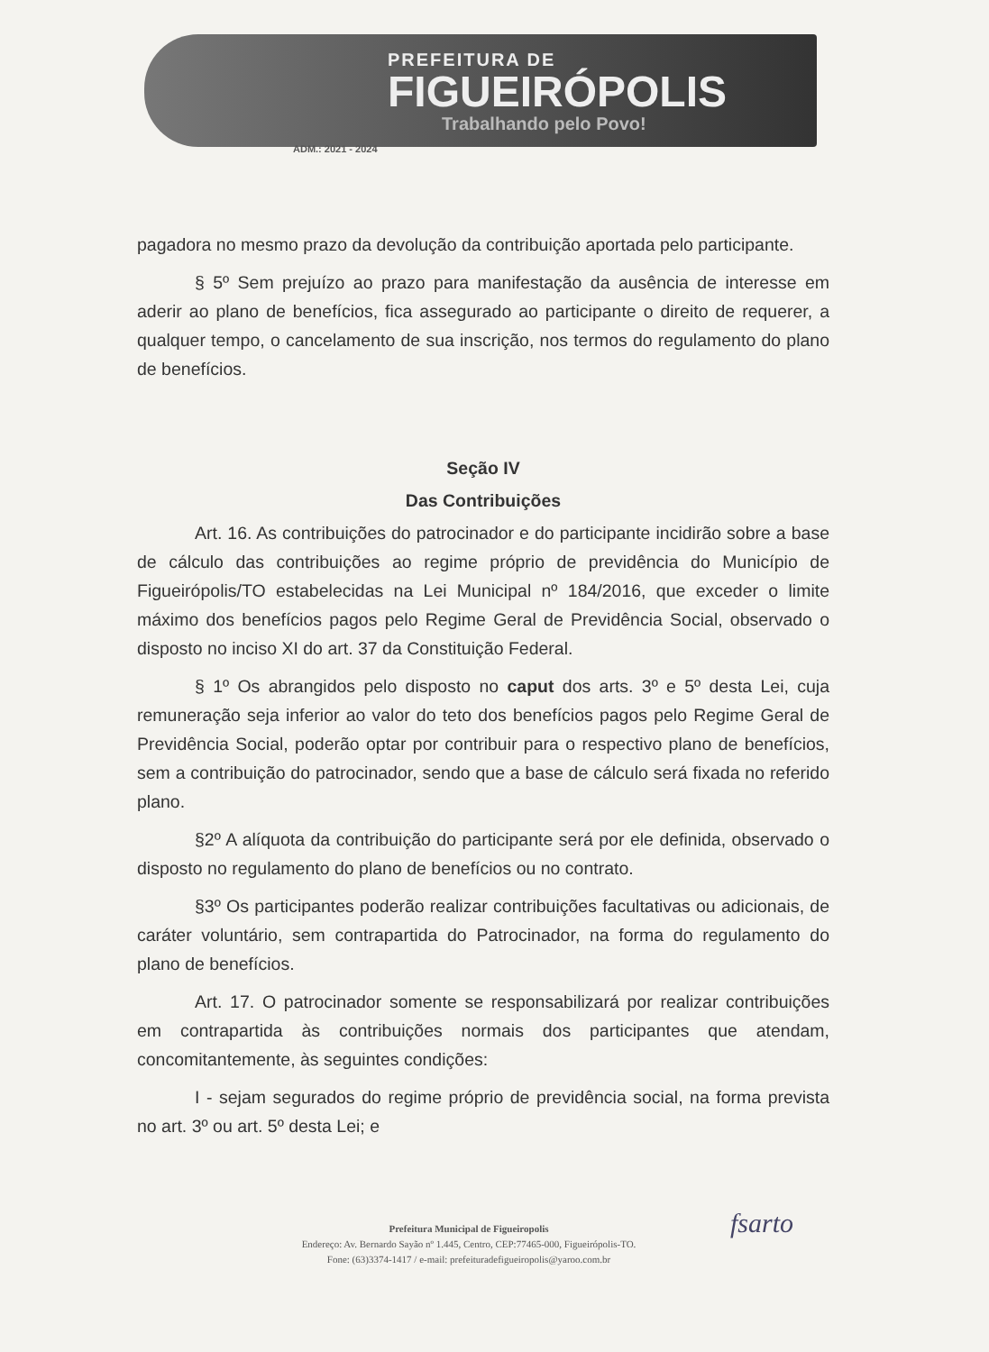PREFEITURA DE
FIGUEIRÓPOLIS
Trabalhando pelo Povo!
ADM.: 2021 - 2024
pagadora no mesmo prazo da devolução da contribuição aportada pelo participante.
§ 5º Sem prejuízo ao prazo para manifestação da ausência de interesse em aderir ao plano de benefícios, fica assegurado ao participante o direito de requerer, a qualquer tempo, o cancelamento de sua inscrição, nos termos do regulamento do plano de benefícios.
Seção IV
Das Contribuições
Art. 16. As contribuições do patrocinador e do participante incidirão sobre a base de cálculo das contribuições ao regime próprio de previdência do Município de Figueirópolis/TO estabelecidas na Lei Municipal nº 184/2016, que exceder o limite máximo dos benefícios pagos pelo Regime Geral de Previdência Social, observado o disposto no inciso XI do art. 37 da Constituição Federal.
§ 1º Os abrangidos pelo disposto no caput dos arts. 3º e 5º desta Lei, cuja remuneração seja inferior ao valor do teto dos benefícios pagos pelo Regime Geral de Previdência Social, poderão optar por contribuir para o respectivo plano de benefícios, sem a contribuição do patrocinador, sendo que a base de cálculo será fixada no referido plano.
§2º A alíquota da contribuição do participante será por ele definida, observado o disposto no regulamento do plano de benefícios ou no contrato.
§3º Os participantes poderão realizar contribuições facultativas ou adicionais, de caráter voluntário, sem contrapartida do Patrocinador, na forma do regulamento do plano de benefícios.
Art. 17. O patrocinador somente se responsabilizará por realizar contribuições em contrapartida às contribuições normais dos participantes que atendam, concomitantemente, às seguintes condições:
I - sejam segurados do regime próprio de previdência social, na forma prevista no art. 3º ou art. 5º desta Lei; e
Prefeitura Municipal de Figueiropolis
Endereço: Av. Bernardo Sayão nº 1.445, Centro, CEP:77465-000, Figueirópolis-TO.
Fone: (63)3374-1417 / e-mail: prefeituradefigueiropolis@yaroo.com.br
fsarto